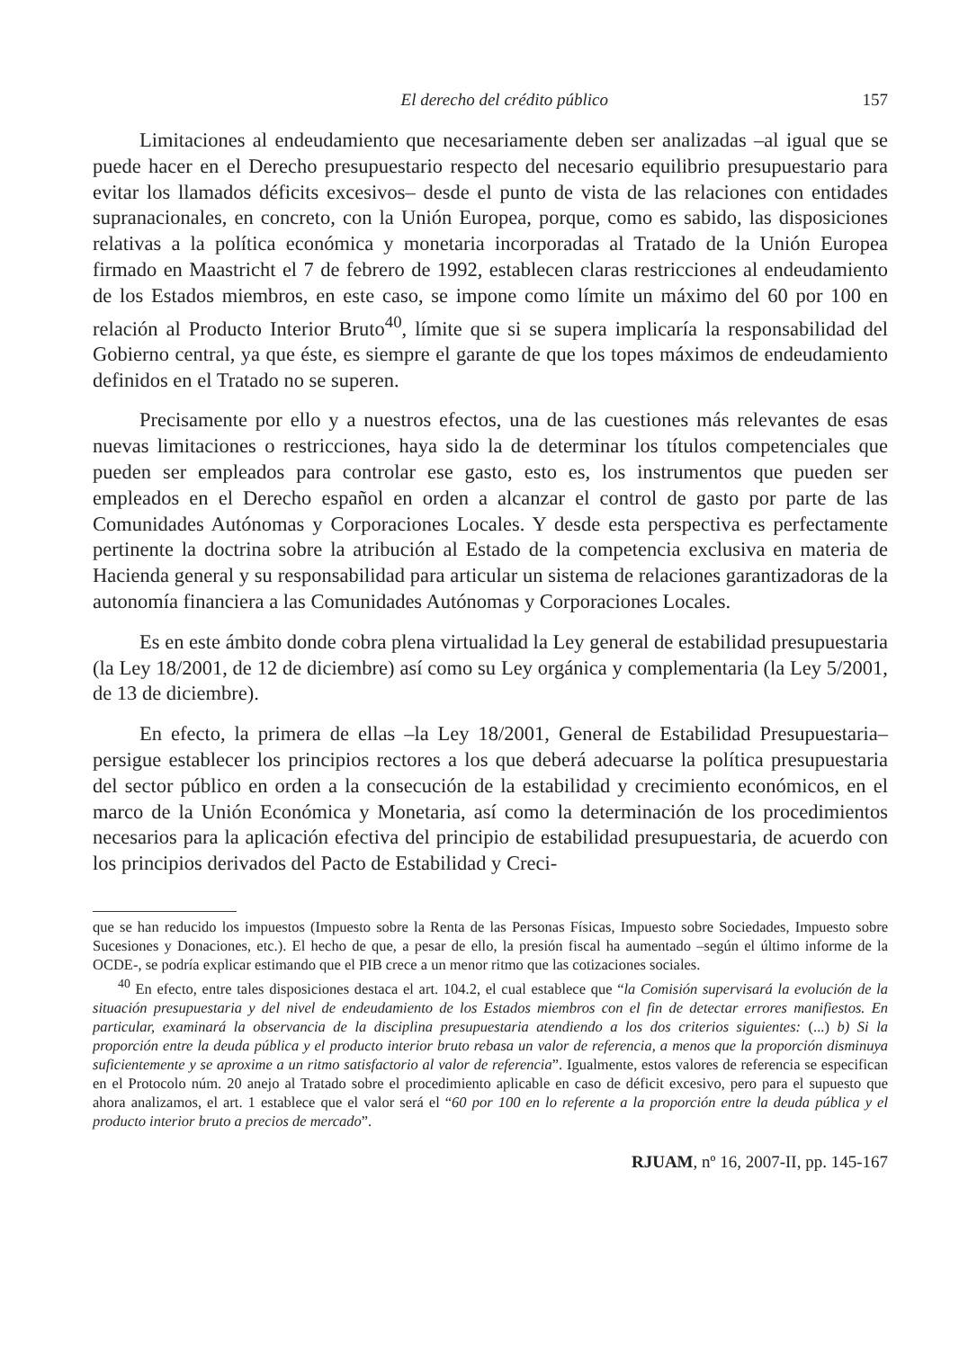El derecho del crédito público 157
Limitaciones al endeudamiento que necesariamente deben ser analizadas –al igual que se puede hacer en el Derecho presupuestario respecto del necesario equilibrio presupuestario para evitar los llamados déficits excesivos– desde el punto de vista de las relaciones con entidades supranacionales, en concreto, con la Unión Europea, porque, como es sabido, las disposiciones relativas a la política económica y monetaria incorporadas al Tratado de la Unión Europea firmado en Maastricht el 7 de febrero de 1992, establecen claras restricciones al endeudamiento de los Estados miembros, en este caso, se impone como límite un máximo del 60 por 100 en relación al Producto Interior Bruto<sup>40</sup>, límite que si se supera implicaría la responsabilidad del Gobierno central, ya que éste, es siempre el garante de que los topes máximos de endeudamiento definidos en el Tratado no se superen.
Precisamente por ello y a nuestros efectos, una de las cuestiones más relevantes de esas nuevas limitaciones o restricciones, haya sido la de determinar los títulos competenciales que pueden ser empleados para controlar ese gasto, esto es, los instrumentos que pueden ser empleados en el Derecho español en orden a alcanzar el control de gasto por parte de las Comunidades Autónomas y Corporaciones Locales. Y desde esta perspectiva es perfectamente pertinente la doctrina sobre la atribución al Estado de la competencia exclusiva en materia de Hacienda general y su responsabilidad para articular un sistema de relaciones garantizadoras de la autonomía financiera a las Comunidades Autónomas y Corporaciones Locales.
Es en este ámbito donde cobra plena virtualidad la Ley general de estabilidad presupuestaria (la Ley 18/2001, de 12 de diciembre) así como su Ley orgánica y complementaria (la Ley 5/2001, de 13 de diciembre).
En efecto, la primera de ellas –la Ley 18/2001, General de Estabilidad Presupuestaria– persigue establecer los principios rectores a los que deberá adecuarse la política presupuestaria del sector público en orden a la consecución de la estabilidad y crecimiento económicos, en el marco de la Unión Económica y Monetaria, así como la determinación de los procedimientos necesarios para la aplicación efectiva del principio de estabilidad presupuestaria, de acuerdo con los principios derivados del Pacto de Estabilidad y Creci-
que se han reducido los impuestos (Impuesto sobre la Renta de las Personas Físicas, Impuesto sobre Sociedades, Impuesto sobre Sucesiones y Donaciones, etc.). El hecho de que, a pesar de ello, la presión fiscal ha aumentado –según el último informe de la OCDE-, se podría explicar estimando que el PIB crece a un menor ritmo que las cotizaciones sociales.
<sup>40</sup> En efecto, entre tales disposiciones destaca el art. 104.2, el cual establece que “la Comisión supervisará la evolución de la situación presupuestaria y del nivel de endeudamiento de los Estados miembros con el fin de detectar errores manifiestos. En particular, examinará la observancia de la disciplina presupuestaria atendiendo a los dos criterios siguientes: (...) b) Si la proporción entre la deuda pública y el producto interior bruto rebasa un valor de referencia, a menos que la proporción disminuya suficientemente y se aproxime a un ritmo satisfactorio al valor de referencia”. Igualmente, estos valores de referencia se especifican en el Protocolo núm. 20 anejo al Tratado sobre el procedimiento aplicable en caso de déficit excesivo, pero para el supuesto que ahora analizamos, el art. 1 establece que el valor será el “60 por 100 en lo referente a la proporción entre la deuda pública y el producto interior bruto a precios de mercado”.
RJUAM, nº 16, 2007-II, pp. 145-167